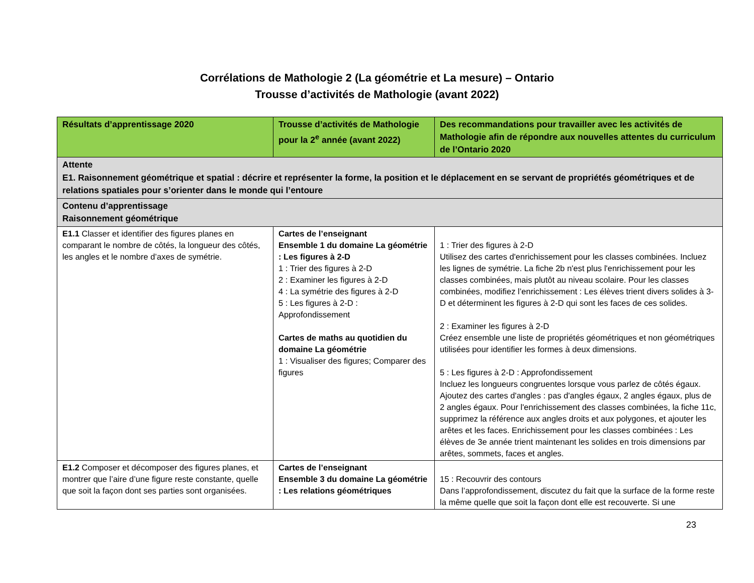Corrélations de Mathologie 2 (La géométrie et La mesure) – Ontario
Trousse d’activités de Mathologie (avant 2022)
| Résultats d’apprentissage 2020 | Trousse d’activités de Mathologie pour la 2<sup>e</sup> année (avant 2022) | Des recommandations pour travailler avec les activités de Mathologie afin de répondre aux nouvelles attentes du curriculum de l’Ontario 2020 |
| --- | --- | --- |
| Attente E1. Raisonnement géométrique et spatial : décrire et représenter la forme, la position et le déplacement en se servant de propriétés géométriques et de relations spatiales pour s’orienter dans le monde qui l’entoure | | |
| Contenu d’apprentissage Raisonnement géométrique | | |
| E1.1 Classer et identifier des figures planes en comparant le nombre de côtés, la longueur des côtés, les angles et le nombre d’axes de symétrie. | Cartes de l’enseignant Ensemble 1 du domaine La géométrie : Les figures à 2-D 1 : Trier des figures à 2-D 2 : Examiner les figures à 2-D 4 : La symétrie des figures à 2-D 5 : Les figures à 2-D : Approfondissement Cartes de maths au quotidien du domaine La géométrie 1 : Visualiser des figures; Comparer des figures | 1 : Trier des figures à 2-D Utilisez des cartes d'enrichissement pour les classes combinées. Incluez les lignes de symétrie. La fiche 2b n'est plus l'enrichissement pour les classes combinées, mais plutôt au niveau scolaire. Pour les classes combinées, modifiez l’enrichissement : Les élèves trient divers solides à 3-D et déterminent les figures à 2-D qui sont les faces de ces solides. 2 : Examiner les figures à 2-D Créez ensemble une liste de propriétés géométriques et non géométriques utilisées pour identifier les formes à deux dimensions. 5 : Les figures à 2-D : Approfondissement Incluez les longueurs congruentes lorsque vous parlez de côtés égaux. Ajoutez des cartes d'angles : pas d'angles égaux, 2 angles égaux, plus de 2 angles égaux. Pour l'enrichissement des classes combinées, la fiche 11c, supprimez la référence aux angles droits et aux polygones, et ajouter les arêtes et les faces. Enrichissement pour les classes combinées : Les élèves de 3e année trient maintenant les solides en trois dimensions par arêtes, sommets, faces et angles. |
| E1.2 Composer et décomposer des figures planes, et montrer que l’aire d’une figure reste constante, quelle que soit la façon dont ses parties sont organisées. | Cartes de l’enseignant Ensemble 3 du domaine La géométrie : Les relations géométriques | 15 : Recouvrir des contours Dans l’approfondissement, discutez du fait que la surface de la forme reste la même quelle que soit la façon dont elle est recouverte. Si une |
23